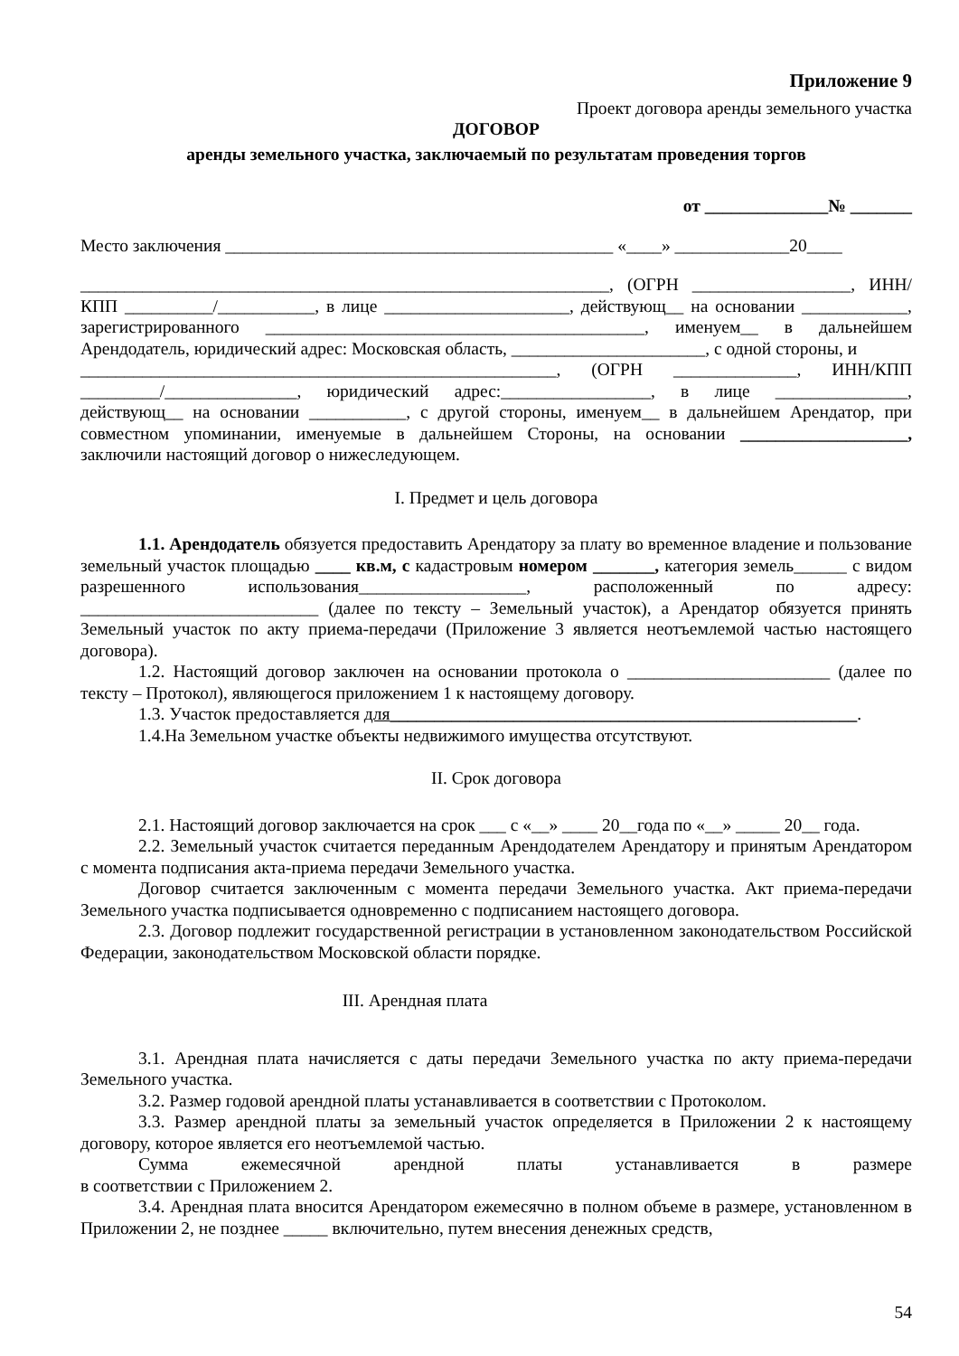Приложение 9
Проект договора аренды земельного участка
ДОГОВОР
аренды земельного участка, заключаемый по результатам проведения торгов
от ______________№ _______
Место заключения ____________________________________________ «____» _____________20____
____________________________________________________________, (ОГРН __________________, ИНН/КПП __________/___________, в лице _____________________, действующ__ на основании ____________, зарегистрированного ___________________________________________, именуем__ в дальнейшем Арендодатель, юридический адрес: Московская область, ______________________, с одной стороны, и
______________________________________________________, (ОГРН ______________, ИНН/КПП _________/_______________, юридический адрес:_________________, в лице _______________, действующ__ на основании ___________, с другой стороны, именуем__ в дальнейшем Арендатор, при совместном упоминании, именуемые в дальнейшем Стороны, на основании ___________________, заключили настоящий договор о нижеследующем.
I. Предмет и цель договора
1.1. Арендодатель обязуется предоставить Арендатору за плату во временное владение и пользование земельный участок площадью ____ кв.м, с кадастровым номером _______, категория земель______ с видом разрешенного использования___________________, расположенный по адресу: ___________________________ (далее по тексту – Земельный участок), а Арендатор обязуется принять Земельный участок по акту приема-передачи (Приложение 3 является неотъемлемой частью настоящего договора).
1.2. Настоящий договор заключен на основании протокола о _______________________ (далее по тексту – Протокол), являющегося приложением 1 к настоящему договору.
1.3. Участок предоставляется для_____________________________________________________.
1.4.На Земельном участке объекты недвижимого имущества отсутствуют.
II. Срок договора
2.1. Настоящий договор заключается на срок ___ с «__» ____ 20__года по «__» _____ 20__ года.
2.2. Земельный участок считается переданным Арендодателем Арендатору и принятым Арендатором с момента подписания акта-приема передачи Земельного участка.
Договор считается заключенным с момента передачи Земельного участка. Акт приема-передачи Земельного участка подписывается одновременно с подписанием настоящего договора.
2.3. Договор подлежит государственной регистрации в установленном законодательством Российской Федерации, законодательством Московской области порядке.
III. Арендная плата
3.1. Арендная плата начисляется с даты передачи Земельного участка по акту приема-передачи Земельного участка.
3.2. Размер годовой арендной платы устанавливается в соответствии с Протоколом.
3.3. Размер арендной платы за земельный участок определяется в Приложении 2 к настоящему договору, которое является его неотъемлемой частью.
Сумма ежемесячной арендной платы устанавливается в размере
в соответствии с Приложением 2.
3.4. Арендная плата вносится Арендатором ежемесячно в полном объеме в размере, установленном в Приложении 2, не позднее _____ включительно, путем внесения денежных средств,
54